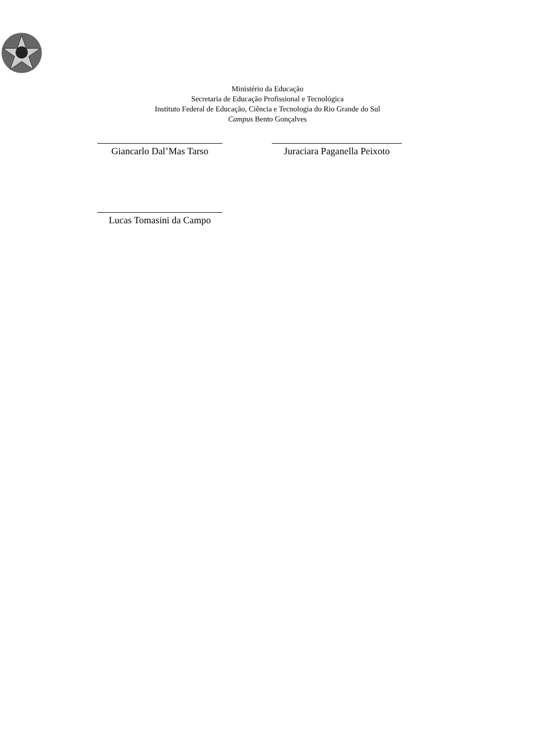Ministério da Educação
Secretaria de Educação Profissional e Tecnológica
Instituto Federal de Educação, Ciência e Tecnologia do Rio Grande do Sul
Campus Bento Gonçalves
Giancarlo Dal’Mas Tarso
Juraciara Paganella Peixoto
Lucas Tomasini da Campo